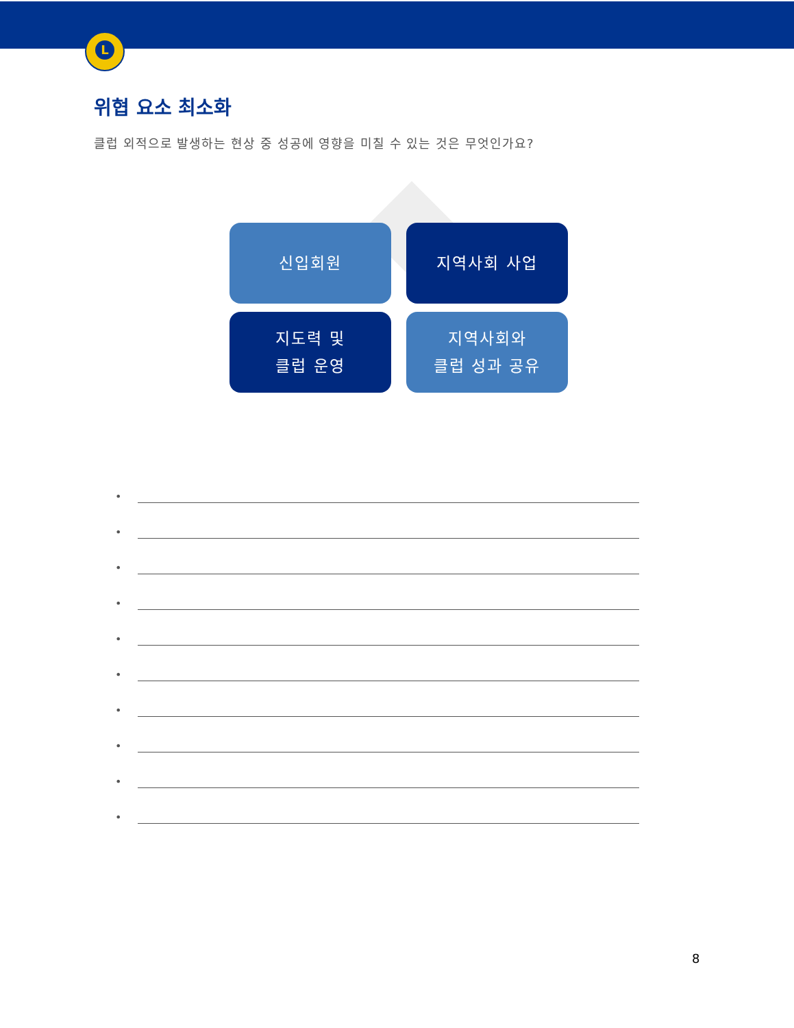L
위협 요소 최소화
클럽 외적으로 발생하는 현상 중 성공에 영향을 미칠 수 있는 것은 무엇인가요?
신입회원
지역사회 사업
지도력 및
클럽 운영
지역사회와
클럽 성과 공유
•
•
•
•
•
•
•
•
•
•
8